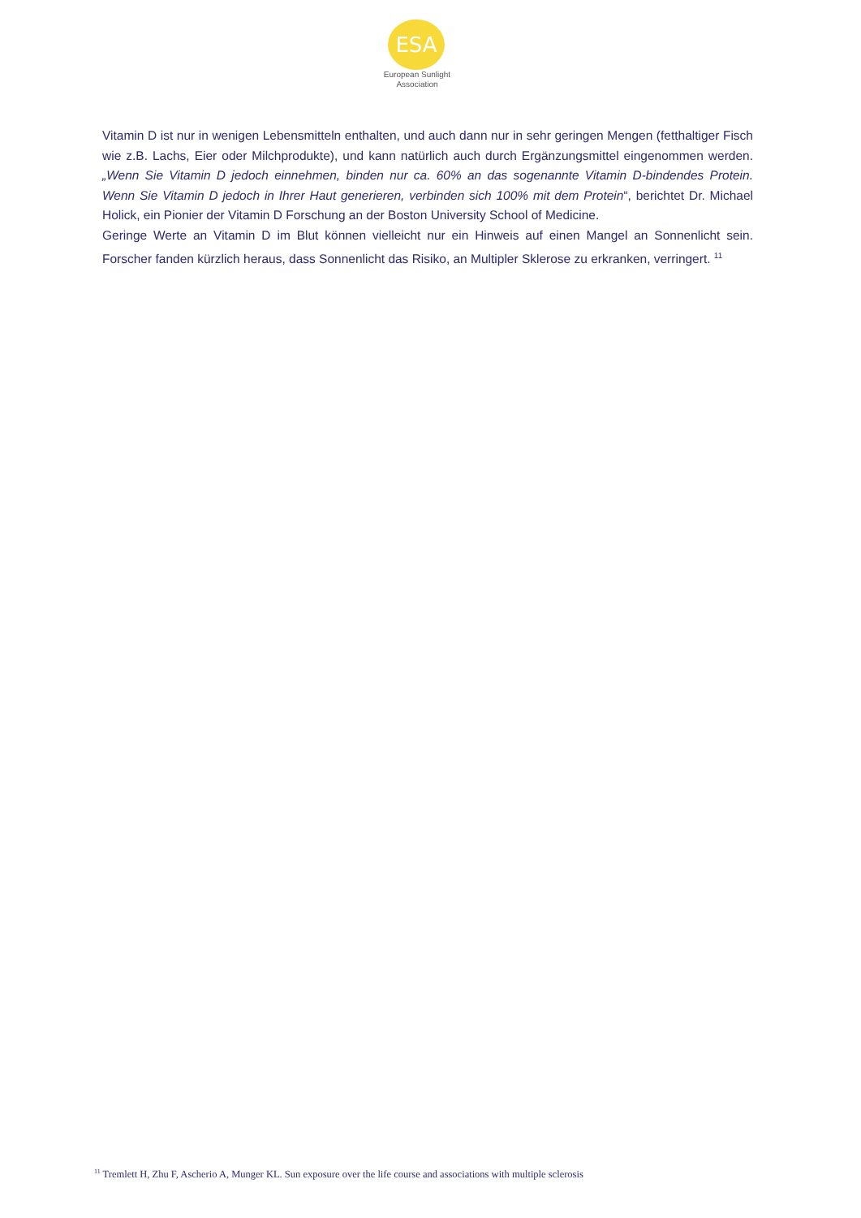ESA
European Sunlight
Association
Vitamin D ist nur in wenigen Lebensmitteln enthalten, und auch dann nur in sehr geringen Mengen (fetthaltiger Fisch wie z.B. Lachs, Eier oder Milchprodukte), und kann natürlich auch durch Ergänzungsmittel eingenommen werden. „Wenn Sie Vitamin D jedoch einnehmen, binden nur ca. 60% an das sogenannte Vitamin D-bindendes Protein. Wenn Sie Vitamin D jedoch in Ihrer Haut generieren, verbinden sich 100% mit dem Protein“, berichtet Dr. Michael Holick, ein Pionier der Vitamin D Forschung an der Boston University School of Medicine.
Geringe Werte an Vitamin D im Blut können vielleicht nur ein Hinweis auf einen Mangel an Sonnenlicht sein. Forscher fanden kürzlich heraus, dass Sonnenlicht das Risiko, an Multipler Sklerose zu erkranken, verringert. <sup>11</sup>
<sup>11</sup> Tremlett H, Zhu F, Ascherio A, Munger KL. Sun exposure over the life course and associations with multiple sclerosis